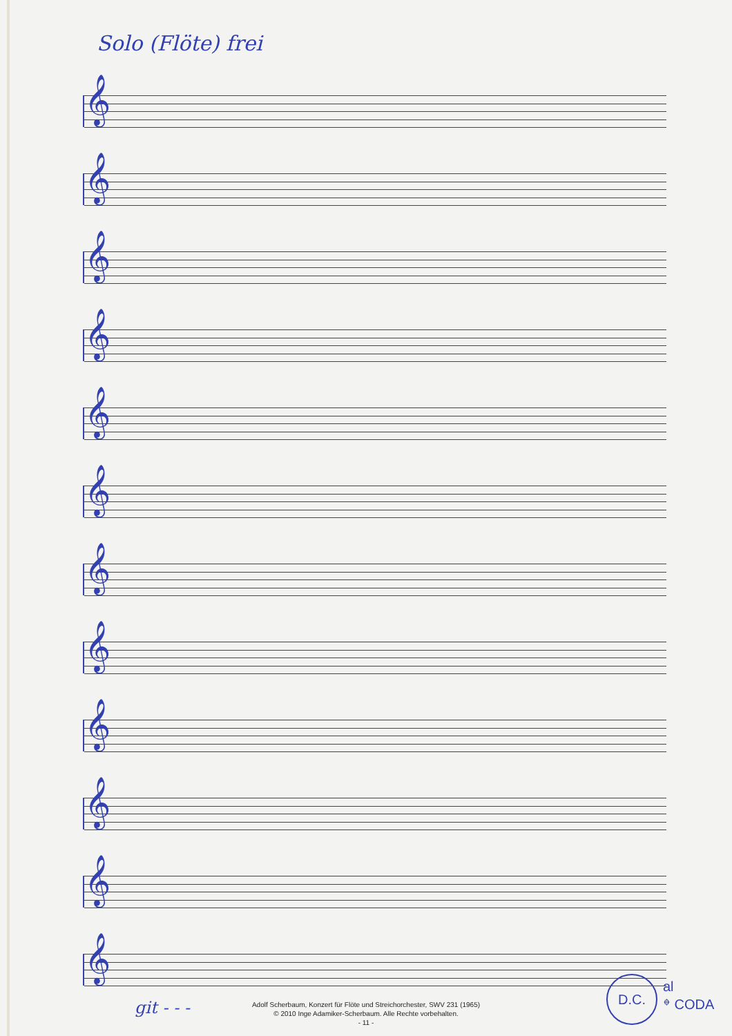Solo (Flöte) frei
𝄞
𝄞
𝄞
𝄞
𝄞
𝄞
𝄞
𝄞
𝄞
𝄞
𝄞
𝄞
git - - -
D.C.
al
𝄌 CODA
Adolf Scherbaum, Konzert für Flöte und Streichorchester, SWV 231 (1965)
© 2010 Inge Adamiker-Scherbaum. Alle Rechte vorbehalten.
- 11 -